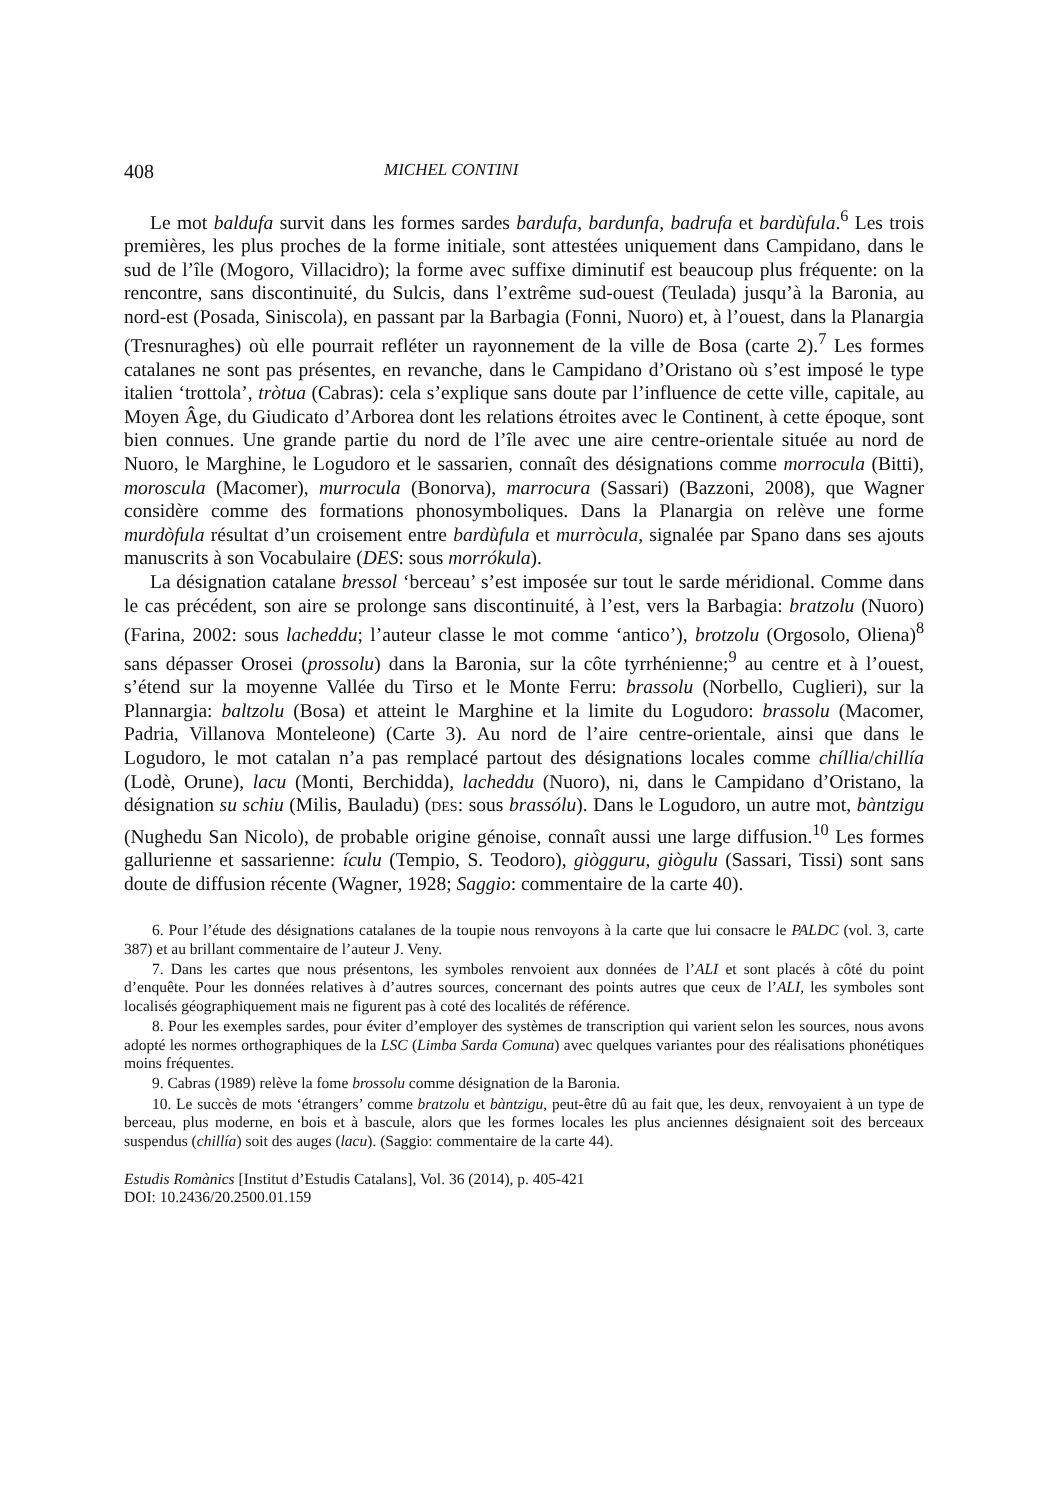408 MICHEL CONTINI
Le mot baldufa survit dans les formes sardes bardufa, bardunfa, badrufa et bardùfula.<sup>6</sup> Les trois premières, les plus proches de la forme initiale, sont attestées uniquement dans Campidano, dans le sud de l’île (Mogoro, Villacidro); la forme avec suffixe diminutif est beaucoup plus fréquente: on la rencontre, sans discontinuité, du Sulcis, dans l’extrême sud-ouest (Teulada) jusqu’à la Baronia, au nord-est (Posada, Siniscola), en passant par la Barbagia (Fonni, Nuoro) et, à l’ouest, dans la Planargia (Tresnuraghes) où elle pourrait refléter un rayonnement de la ville de Bosa (carte 2).<sup>7</sup> Les formes catalanes ne sont pas présentes, en revanche, dans le Campidano d’Oristano où s’est imposé le type italien ‘trottola’, tròtua (Cabras): cela s’explique sans doute par l’influence de cette ville, capitale, au Moyen Âge, du Giudicato d’Arborea dont les relations étroites avec le Continent, à cette époque, sont bien connues. Une grande partie du nord de l’île avec une aire centre-orientale située au nord de Nuoro, le Marghine, le Logudoro et le sassarien, connaît des désignations comme morrocula (Bitti), moroscula (Macomer), murrocula (Bonorva), marrocura (Sassari) (Bazzoni, 2008), que Wagner considère comme des formations phonosymboliques. Dans la Planargia on relève une forme murdòfula résultat d’un croisement entre bardùfula et murròcula, signalée par Spano dans ses ajouts manuscrits à son Vocabulaire (DES: sous morrókula).
La désignation catalane bressol ‘berceau’ s’est imposée sur tout le sarde méridional. Comme dans le cas précédent, son aire se prolonge sans discontinuité, à l’est, vers la Barbagia: bratzolu (Nuoro) (Farina, 2002: sous lacheddu; l’auteur classe le mot comme ‘antico’), brotzolu (Orgosolo, Oliena)<sup>8</sup> sans dépasser Orosei (prossolu) dans la Baronia, sur la côte tyrrhénienne;<sup>9</sup> au centre et à l’ouest, s’étend sur la moyenne Vallée du Tirso et le Monte Ferru: brassolu (Norbello, Cuglieri), sur la Plannargia: baltzolu (Bosa) et atteint le Marghine et la limite du Logudoro: brassolu (Macomer, Padria, Villanova Monteleone) (Carte 3). Au nord de l’aire centre-orientale, ainsi que dans le Logudoro, le mot catalan n’a pas remplacé partout des désignations locales comme chíllia/chillía (Lodè, Orune), lacu (Monti, Berchidda), lacheddu (Nuoro), ni, dans le Campidano d’Oristano, la désignation su schiu (Milis, Bauladu) (DES: sous brassólu). Dans le Logudoro, un autre mot, bàntzigu (Nughedu San Nicolo), de probable origine génoise, connaît aussi une large diffusion.<sup>10</sup> Les formes gallurienne et sassarienne: ículu (Tempio, S. Teodoro), giògguru, giògulu (Sassari, Tissi) sont sans doute de diffusion récente (Wagner, 1928; Saggio: commentaire de la carte 40).
6. Pour l’étude des désignations catalanes de la toupie nous renvoyons à la carte que lui consacre le PALDC (vol. 3, carte 387) et au brillant commentaire de l’auteur J. Veny.
7. Dans les cartes que nous présentons, les symboles renvoient aux données de l’ALI et sont placés à côté du point d’enquête. Pour les données relatives à d’autres sources, concernant des points autres que ceux de l’ALI, les symboles sont localisés géographiquement mais ne figurent pas à coté des localités de référence.
8. Pour les exemples sardes, pour éviter d’employer des systèmes de transcription qui varient selon les sources, nous avons adopté les normes orthographiques de la LSC (Limba Sarda Comuna) avec quelques variantes pour des réalisations phonétiques moins fréquentes.
9. Cabras (1989) relève la fome brossolu comme désignation de la Baronia.
10. Le succès de mots ‘étrangers’ comme bratzolu et bàntzigu, peut-être dû au fait que, les deux, renvoyaient à un type de berceau, plus moderne, en bois et à bascule, alors que les formes locales les plus anciennes désignaient soit des berceaux suspendus (chillía) soit des auges (lacu). (Saggio: commentaire de la carte 44).
Estudis Romànics [Institut d’Estudis Catalans], Vol. 36 (2014), p. 405-421
DOI: 10.2436/20.2500.01.159